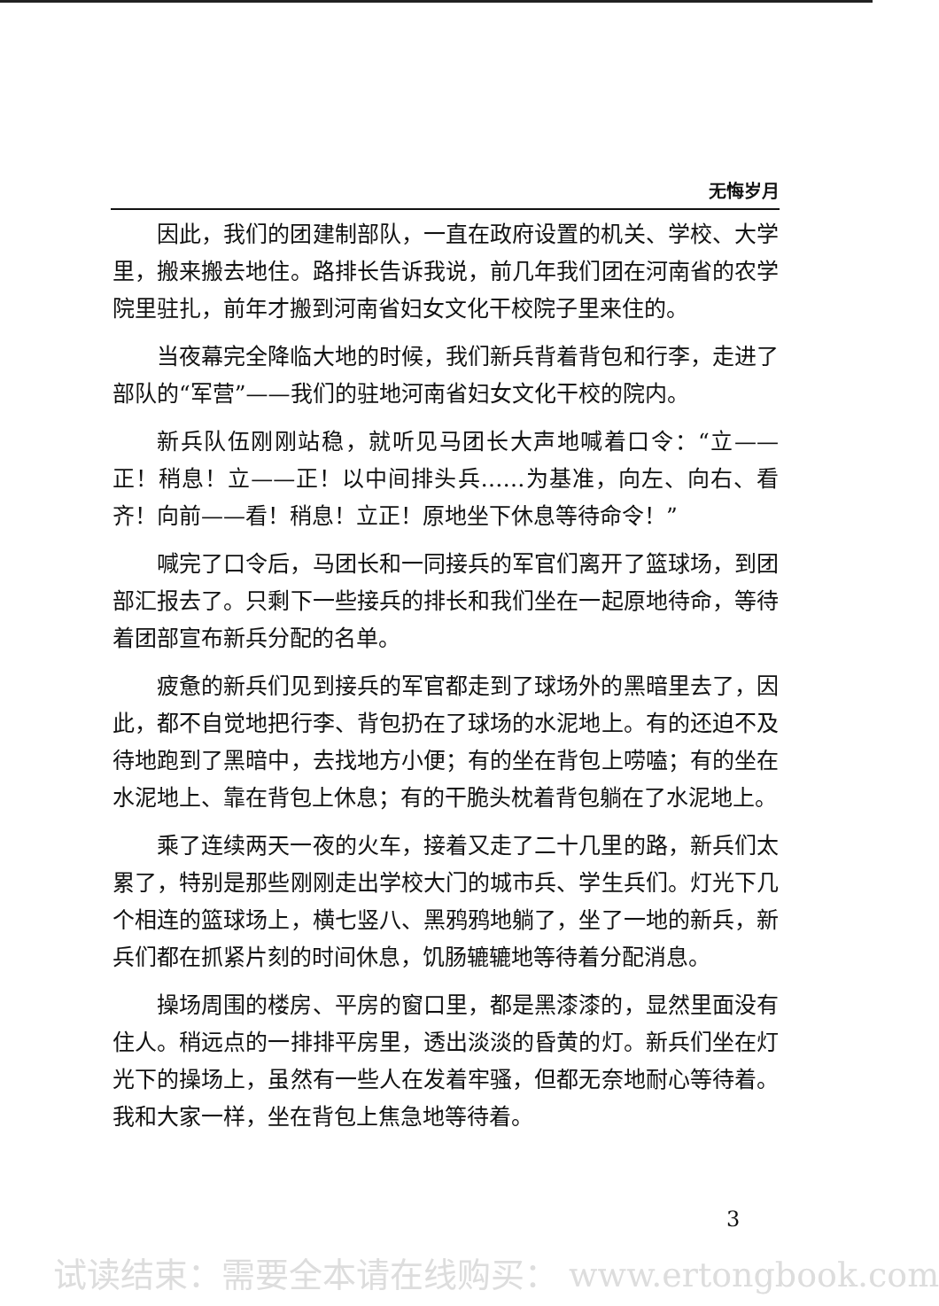无悔岁月
因此，我们的团建制部队，一直在政府设置的机关、学校、大学里，搬来搬去地住。路排长告诉我说，前几年我们团在河南省的农学院里驻扎，前年才搬到河南省妇女文化干校院子里来住的。
当夜幕完全降临大地的时候，我们新兵背着背包和行李，走进了部队的“军营”——我们的驻地河南省妇女文化干校的院内。
新兵队伍刚刚站稳，就听见马团长大声地喊着口令：“立——正！稍息！立——正！以中间排头兵……为基准，向左、向右、看齐！向前——看！稍息！立正！原地坐下休息等待命令！”
喊完了口令后，马团长和一同接兵的军官们离开了篮球场，到团部汇报去了。只剩下一些接兵的排长和我们坐在一起原地待命，等待着团部宣布新兵分配的名单。
疲惫的新兵们见到接兵的军官都走到了球场外的黑暗里去了，因此，都不自觉地把行李、背包扔在了球场的水泥地上。有的还迫不及待地跑到了黑暗中，去找地方小便；有的坐在背包上唠嗑；有的坐在水泥地上、靠在背包上休息；有的干脆头枕着背包躺在了水泥地上。
乘了连续两天一夜的火车，接着又走了二十几里的路，新兵们太累了，特别是那些刚刚走出学校大门的城市兵、学生兵们。灯光下几个相连的篮球场上，横七竖八、黑鸦鸦地躺了，坐了一地的新兵，新兵们都在抓紧片刻的时间休息，饥肠辘辘地等待着分配消息。
操场周围的楼房、平房的窗口里，都是黑漆漆的，显然里面没有住人。稍远点的一排排平房里，透出淡淡的昏黄的灯。新兵们坐在灯光下的操场上，虽然有一些人在发着牢骚，但都无奈地耐心等待着。我和大家一样，坐在背包上焦急地等待着。
3
试读结束：需要全本请在线购买： www.ertongbook.com